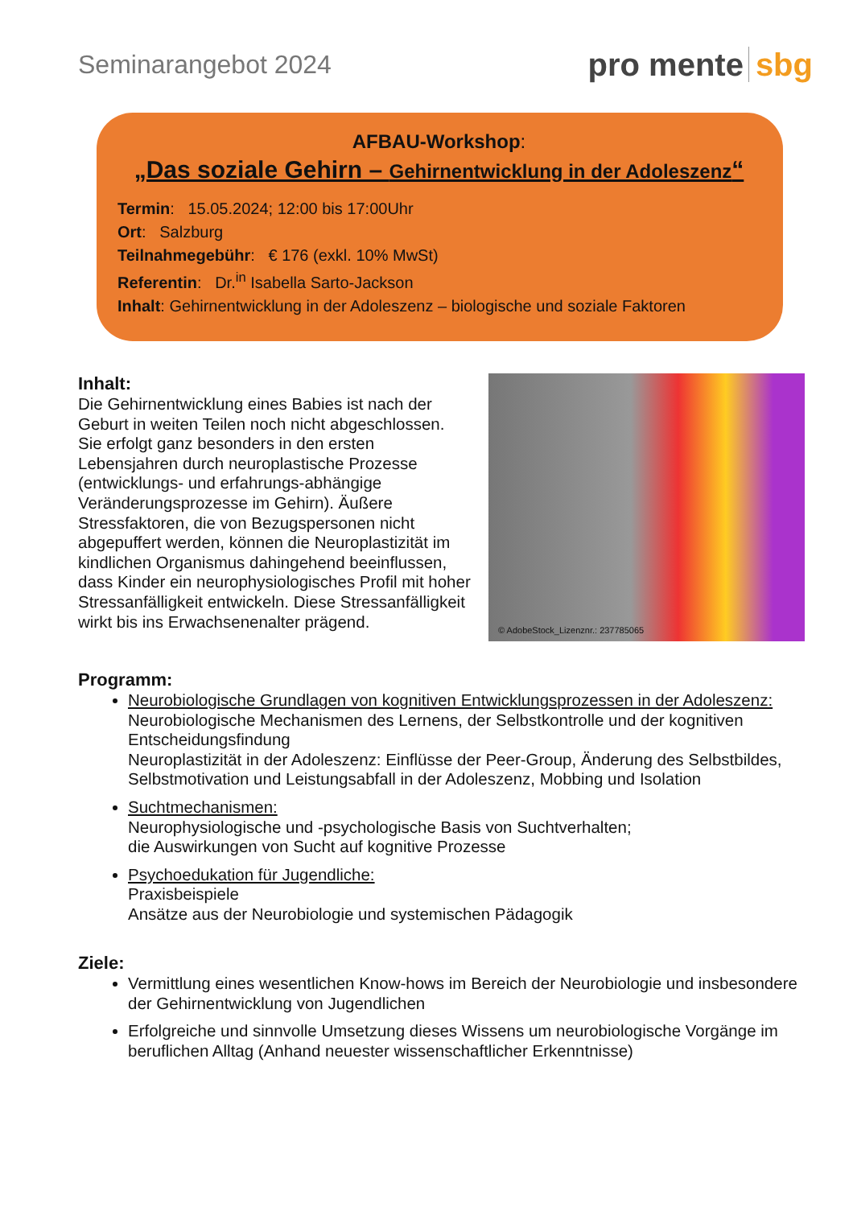Seminarangebot 2024
pro mente sbg
AFBAU-Workshop:
„Das soziale Gehirn – Gehirnentwicklung in der Adoleszenz“
Termin: 15.05.2024; 12:00 bis 17:00Uhr
Ort: Salzburg
Teilnahmegebühr: € 176 (exkl. 10% MwSt)
Referentin: Dr.<sup>in</sup> Isabella Sarto-Jackson
Inhalt: Gehirnentwicklung in der Adoleszenz – biologische und soziale Faktoren
Inhalt:
Die Gehirnentwicklung eines Babies ist nach der Geburt in weiten Teilen noch nicht abgeschlossen. Sie erfolgt ganz besonders in den ersten Lebensjahren durch neuroplastische Prozesse (entwicklungs- und erfahrungs-abhängige Veränderungsprozesse im Gehirn). Äußere Stressfaktoren, die von Bezugspersonen nicht abgepuffert werden, können die Neuroplastizität im kindlichen Organismus dahingehend beeinflussen, dass Kinder ein neurophysiologisches Profil mit hoher Stressanfälligkeit entwickeln. Diese Stressanfälligkeit wirkt bis ins Erwachsenenalter prägend.
© AdobeStock_Lizenznr.: 237785065
Programm:
Neurobiologische Grundlagen von kognitiven Entwicklungsprozessen in der Adoleszenz:
Neurobiologische Mechanismen des Lernens, der Selbstkontrolle und der kognitiven Entscheidungsfindung
Neuroplastizität in der Adoleszenz: Einflüsse der Peer-Group, Änderung des Selbstbildes, Selbstmotivation und Leistungsabfall in der Adoleszenz, Mobbing und Isolation
Suchtmechanismen:
Neurophysiologische und -psychologische Basis von Suchtverhalten;
die Auswirkungen von Sucht auf kognitive Prozesse
Psychoedukation für Jugendliche:
Praxisbeispiele
Ansätze aus der Neurobiologie und systemischen Pädagogik
Ziele:
Vermittlung eines wesentlichen Know-hows im Bereich der Neurobiologie und insbesondere der Gehirnentwicklung von Jugendlichen
Erfolgreiche und sinnvolle Umsetzung dieses Wissens um neurobiologische Vorgänge im beruflichen Alltag (Anhand neuester wissenschaftlicher Erkenntnisse)